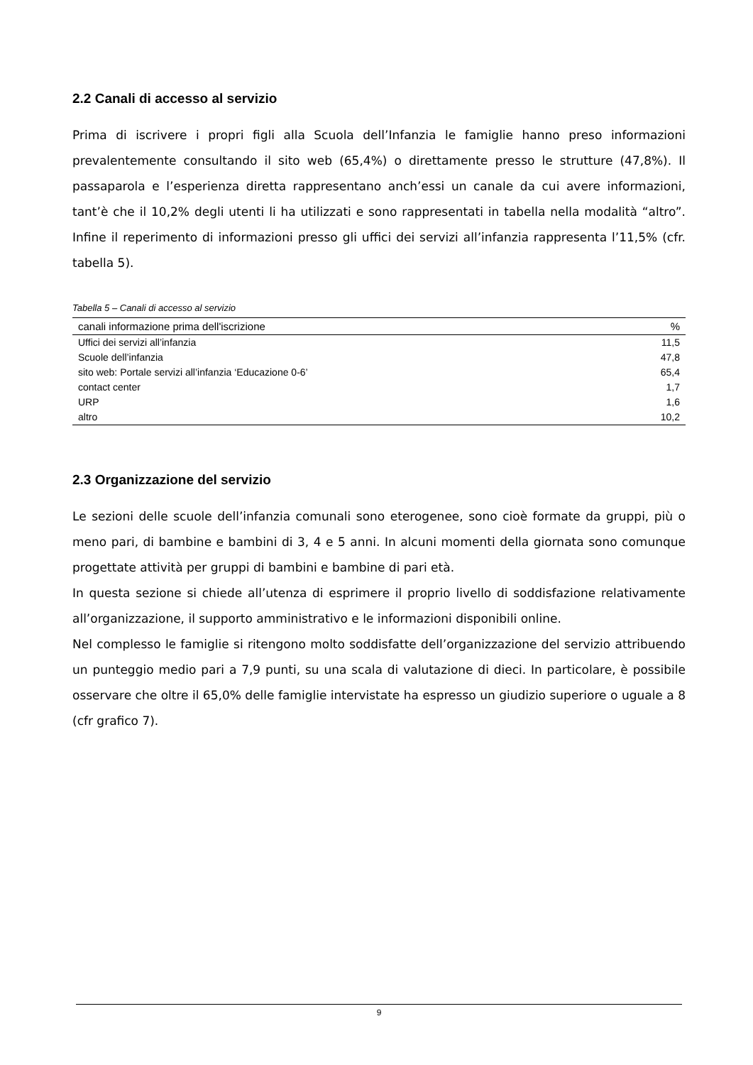2.2 Canali di accesso al servizio
Prima di iscrivere i propri figli alla Scuola dell’Infanzia le famiglie hanno preso informazioni prevalentemente consultando il sito web (65,4%) o direttamente presso le strutture (47,8%). Il passaparola e l’esperienza diretta rappresentano anch’essi un canale da cui avere informazioni, tant’è che il 10,2% degli utenti li ha utilizzati e sono rappresentati in tabella nella modalità “altro”. Infine il reperimento di informazioni presso gli uffici dei servizi all’infanzia rappresenta l’11,5% (cfr. tabella 5).
Tabella 5 – Canali di accesso al servizio
| canali informazione prima dell'iscrizione | % |
| --- | --- |
| Uffici dei servizi all’infanzia | 11,5 |
| Scuole dell’infanzia | 47,8 |
| sito web: Portale servizi all’infanzia ‘Educazione 0-6’ | 65,4 |
| contact center | 1,7 |
| URP | 1,6 |
| altro | 10,2 |
2.3 Organizzazione del servizio
Le sezioni delle scuole dell’infanzia comunali sono eterogenee, sono cioè formate da gruppi, più o meno pari, di bambine e bambini di 3, 4 e 5 anni. In alcuni momenti della giornata sono comunque progettate attività per gruppi di bambini e bambine di pari età.
In questa sezione si chiede all’utenza di esprimere il proprio livello di soddisfazione relativamente all’organizzazione, il supporto amministrativo e le informazioni disponibili online.
Nel complesso le famiglie si ritengono molto soddisfatte dell’organizzazione del servizio attribuendo un punteggio medio pari a 7,9 punti, su una scala di valutazione di dieci. In particolare, è possibile osservare che oltre il 65,0% delle famiglie intervistate ha espresso un giudizio superiore o uguale a 8 (cfr grafico 7).
9